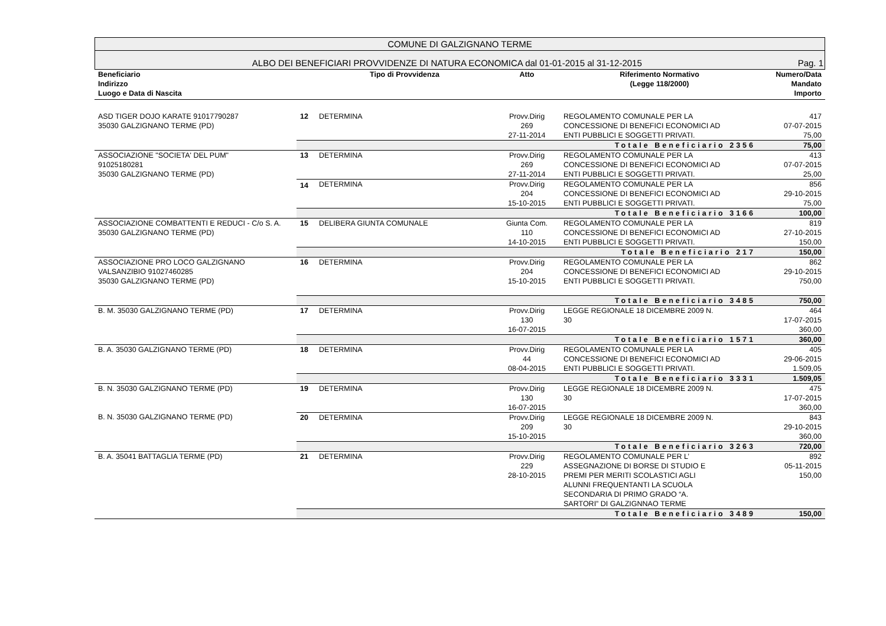COMUNE DI GALZIGNANO TERME
ALBO DEI BENEFICIARI PROVVIDENZE DI NATURA ECONOMICA dal 01-01-2015 al 31-12-2015 Pag. 1
| Beneficiario Indirizzo Luogo e Data di Nascita | | Tipo di Provvidenza | Atto | Riferimento Normativo (Legge 118/2000) | Numero/Data Mandato Importo |
| --- | --- | --- | --- | --- | --- |
| ASD TIGER DOJO KARATE 91017790287 35030 GALZIGNANO TERME (PD) | 12 | DETERMINA | Provv.Dirig 269 27-11-2014 | REGOLAMENTO COMUNALE PER LA CONCESSIONE DI BENEFICI ECONOMICI AD ENTI PUBBLICI E SOGGETTI PRIVATI. | 417 07-07-2015 75,00 |
| | Totale Beneficiario 2356 | | | | 75,00 |
| ASSOCIAZIONE "SOCIETA' DEL PUM" 91025180281 35030 GALZIGNANO TERME (PD) | 13 | DETERMINA | Provv.Dirig 269 27-11-2014 | REGOLAMENTO COMUNALE PER LA CONCESSIONE DI BENEFICI ECONOMICI AD ENTI PUBBLICI E SOGGETTI PRIVATI. | 413 07-07-2015 25,00 |
| | 14 | DETERMINA | Provv.Dirig 204 15-10-2015 | REGOLAMENTO COMUNALE PER LA CONCESSIONE DI BENEFICI ECONOMICI AD ENTI PUBBLICI E SOGGETTI PRIVATI. | 856 29-10-2015 75,00 |
| | Totale Beneficiario 3166 | | | | 100,00 |
| ASSOCIAZIONE COMBATTENTI E REDUCI - C/o S. A. 35030 GALZIGNANO TERME (PD) | 15 | DELIBERA GIUNTA COMUNALE | Giunta Com. 110 14-10-2015 | REGOLAMENTO COMUNALE PER LA CONCESSIONE DI BENEFICI ECONOMICI AD ENTI PUBBLICI E SOGGETTI PRIVATI. | 819 27-10-2015 150,00 |
| | Totale Beneficiario 217 | | | | 150,00 |
| ASSOCIAZIONE PRO LOCO GALZIGNANO VALSANZIBIO 91027460285 35030 GALZIGNANO TERME (PD) | 16 | DETERMINA | Provv.Dirig 204 15-10-2015 | REGOLAMENTO COMUNALE PER LA CONCESSIONE DI BENEFICI ECONOMICI AD ENTI PUBBLICI E SOGGETTI PRIVATI. | 862 29-10-2015 750,00 |
| | Totale Beneficiario 3485 | | | | 750,00 |
| B. M. 35030 GALZIGNANO TERME (PD) | 17 | DETERMINA | Provv.Dirig 130 16-07-2015 | LEGGE REGIONALE 18 DICEMBRE 2009 N. 30 | 464 17-07-2015 360,00 |
| | Totale Beneficiario 1571 | | | | 360,00 |
| B. A. 35030 GALZIGNANO TERME (PD) | 18 | DETERMINA | Provv.Dirig 44 08-04-2015 | REGOLAMENTO COMUNALE PER LA CONCESSIONE DI BENEFICI ECONOMICI AD ENTI PUBBLICI E SOGGETTI PRIVATI. | 405 29-06-2015 1.509,05 |
| | Totale Beneficiario 3331 | | | | 1.509,05 |
| B. N. 35030 GALZIGNANO TERME (PD) | 19 | DETERMINA | Provv.Dirig 130 16-07-2015 | LEGGE REGIONALE 18 DICEMBRE 2009 N. 30 | 475 17-07-2015 360,00 |
| B. N. 35030 GALZIGNANO TERME (PD) | 20 | DETERMINA | Provv.Dirig 209 15-10-2015 | LEGGE REGIONALE 18 DICEMBRE 2009 N. 30 | 843 29-10-2015 360,00 |
| | Totale Beneficiario 3263 | | | | 720,00 |
| B. A. 35041 BATTAGLIA TERME (PD) | 21 | DETERMINA | Provv.Dirig 229 28-10-2015 | REGOLAMENTO COMUNALE PER L’ ASSEGNAZIONE DI BORSE DI STUDIO E PREMI PER MERITI SCOLASTICI AGLI ALUNNI FREQUENTANTI LA SCUOLA SECONDARIA DI PRIMO GRADO “A. SARTORI” DI GALZIGNNAO TERME | 892 05-11-2015 150,00 |
| | Totale Beneficiario 3489 | | | | 150,00 |